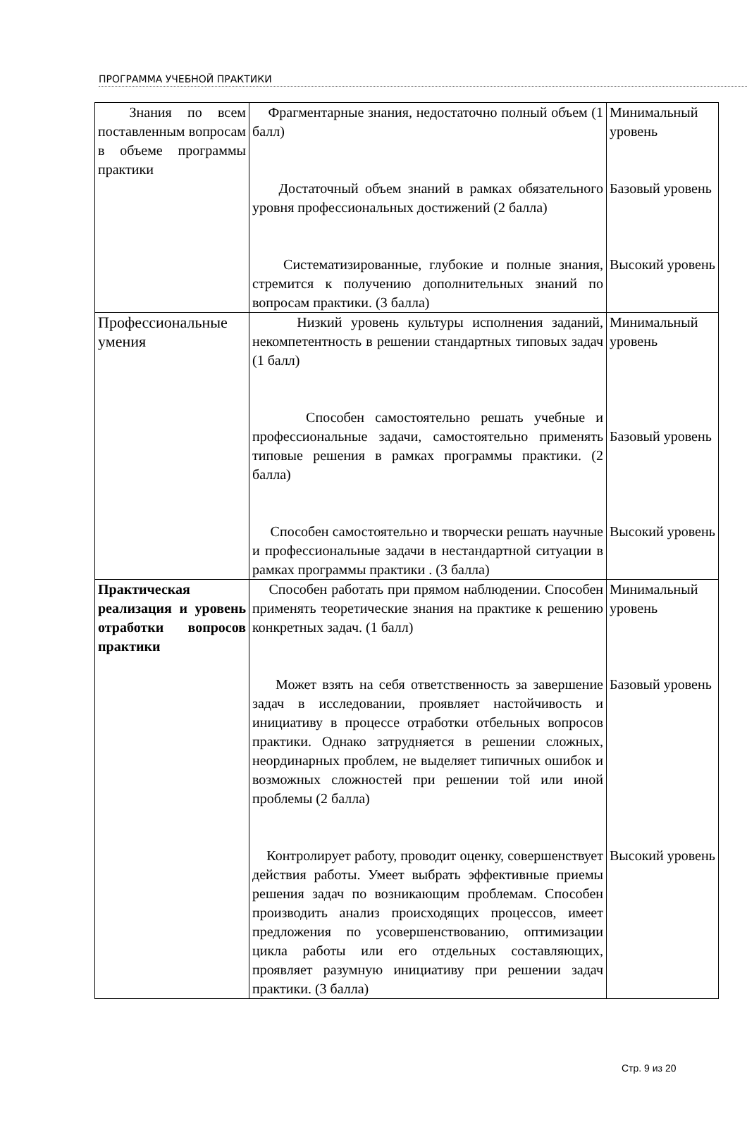ПРОГРАММА УЧЕБНОЙ ПРАКТИКИ
| Знания по всем поставленным вопросам в объеме программы практики | Фрагментарные знания, недостаточно полный объем (1 балл) Достаточный объем знаний в рамках обязательного уровня профессиональных достижений (2 балла) Систематизированные, глубокие и полные знания, стремится к получению дополнительных знаний по вопросам практики. (3 балла) | Минимальный уровень Базовый уровень Высокий уровень |
| Профессиональные умения | Низкий уровень культуры исполнения заданий, некомпетентность в решении стандартных типовых задач (1 балл) Способен самостоятельно решать учебные и профессиональные задачи, самостоятельно применять типовые решения в рамках программы практики. (2 балла) Способен самостоятельно и творчески решать научные и профессиональные задачи в нестандартной ситуации в рамках программы практики . (3 балла) | Минимальный уровень Базовый уровень Высокий уровень |
| Практическая реализация и уровень отработки вопросов практики | Способен работать при прямом наблюдении. Способен применять теоретические знания на практике к решению конкретных задач. (1 балл) Может взять на себя ответственность за завершение задач в исследовании, проявляет настойчивость и инициативу в процессе отработки отбельных вопросов практики. Однако затрудняется в решении сложных, неординарных проблем, не выделяет типичных ошибок и возможных сложностей при решении той или иной проблемы (2 балла) Контролирует работу, проводит оценку, совершенствует действия работы. Умеет выбрать эффективные приемы решения задач по возникающим проблемам. Способен производить анализ происходящих процессов, имеет предложения по усовершенствованию, оптимизации цикла работы или его отдельных составляющих, проявляет разумную инициативу при решении задач практики. (3 балла) | Минимальный уровень Базовый уровень Высокий уровень |
Стр. 9 из 20